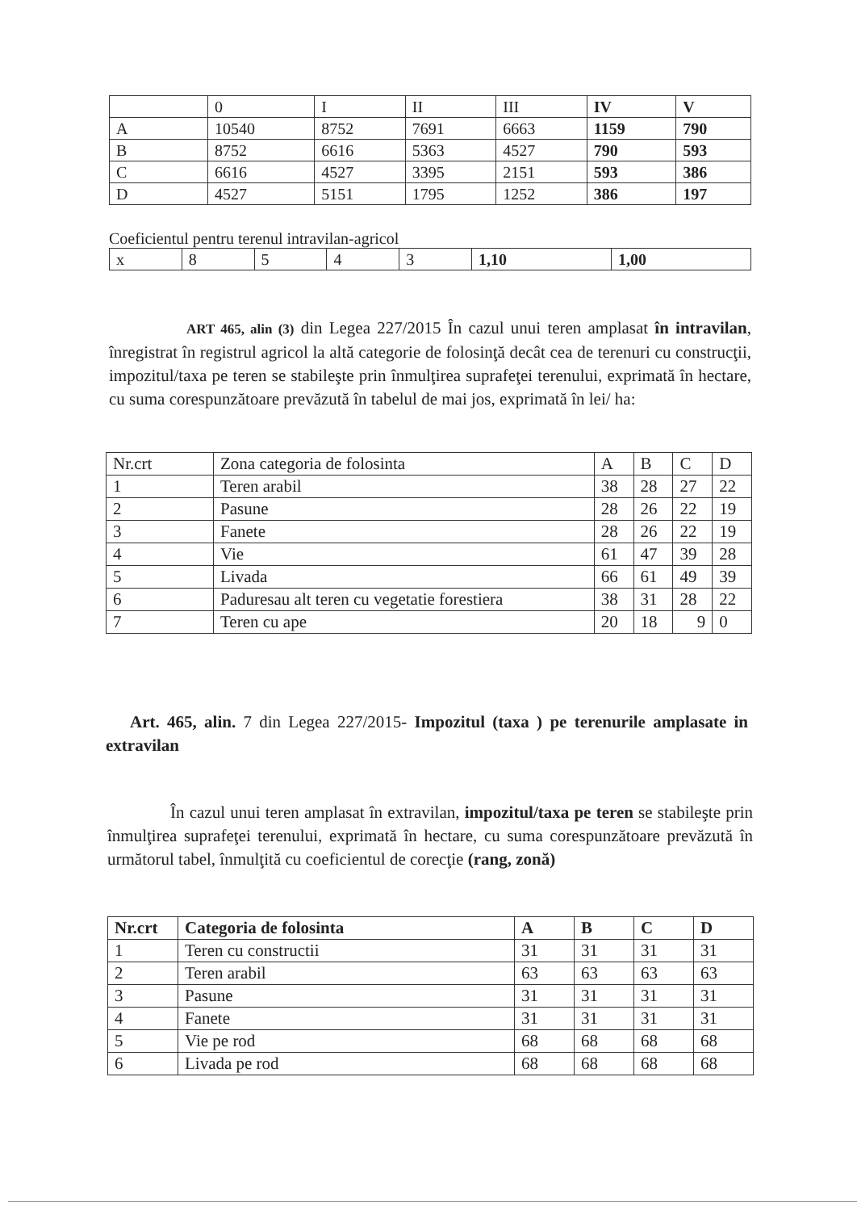| | 0 | I | II | III | IV | V |
| A | 10540 | 8752 | 7691 | 6663 | 1159 | 790 |
| B | 8752 | 6616 | 5363 | 4527 | 790 | 593 |
| C | 6616 | 4527 | 3395 | 2151 | 593 | 386 |
| D | 4527 | 5151 | 1795 | 1252 | 386 | 197 |
Coeficientul pentru terenul intravilan-agricol
| x | 8 | 5 | 4 | 3 | 1,10 | 1,00 |
ART 465, alin (3) din Legea 227/2015 În cazul unui teren amplasat în intravilan, înregistrat în registrul agricol la altă categorie de folosinţă decât cea de terenuri cu construcţii, impozitul/taxa pe teren se stabileşte prin înmulţirea suprafeţei terenului, exprimată în hectare, cu suma corespunzătoare prevăzută în tabelul de mai jos, exprimată în lei/ ha:
| Nr.crt | Zona categoria de folosinta | A | B | C | D |
| 1 | Teren arabil | 38 | 28 | 27 | 22 |
| 2 | Pasune | 28 | 26 | 22 | 19 |
| 3 | Fanete | 28 | 26 | 22 | 19 |
| 4 | Vie | 61 | 47 | 39 | 28 |
| 5 | Livada | 66 | 61 | 49 | 39 |
| 6 | Paduresau alt teren cu vegetatie forestiera | 38 | 31 | 28 | 22 |
| 7 | Teren cu ape | 20 | 18 | 9 | 0 |
Art. 465, alin. 7 din Legea 227/2015- Impozitul (taxa ) pe terenurile amplasate in extravilan
În cazul unui teren amplasat în extravilan, impozitul/taxa pe teren se stabileşte prin înmulţirea suprafeţei terenului, exprimată în hectare, cu suma corespunzătoare prevăzută în următorul tabel, înmulţită cu coeficientul de corecţie (rang, zonă)
| Nr.crt | Categoria de folosinta | A | B | C | D |
| --- | --- | --- | --- | --- | --- |
| 1 | Teren cu constructii | 31 | 31 | 31 | 31 |
| 2 | Teren arabil | 63 | 63 | 63 | 63 |
| 3 | Pasune | 31 | 31 | 31 | 31 |
| 4 | Fanete | 31 | 31 | 31 | 31 |
| 5 | Vie pe rod | 68 | 68 | 68 | 68 |
| 6 | Livada pe rod | 68 | 68 | 68 | 68 |